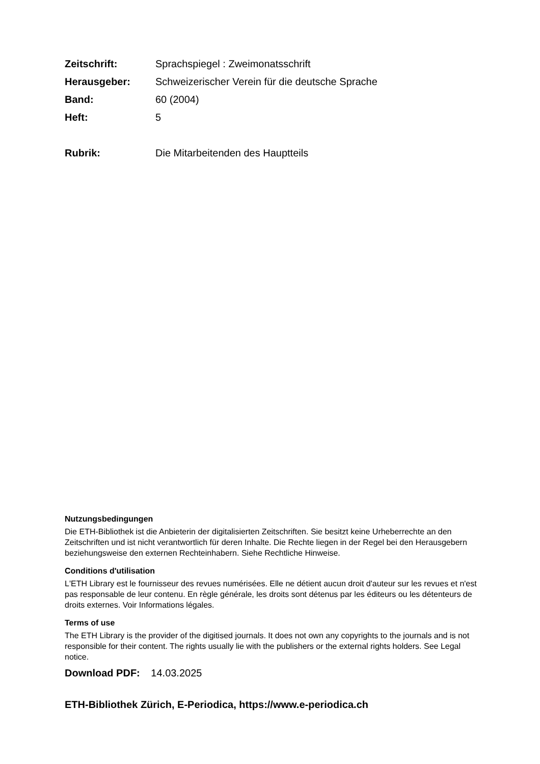Zeitschrift: Sprachspiegel : Zweimonatsschrift
Herausgeber: Schweizerischer Verein für die deutsche Sprache
Band: 60 (2004)
Heft: 5
Rubrik: Die Mitarbeitenden des Hauptteils
Nutzungsbedingungen
Die ETH-Bibliothek ist die Anbieterin der digitalisierten Zeitschriften. Sie besitzt keine Urheberrechte an den Zeitschriften und ist nicht verantwortlich für deren Inhalte. Die Rechte liegen in der Regel bei den Herausgebern beziehungsweise den externen Rechteinhabern. Siehe Rechtliche Hinweise.
Conditions d'utilisation
L'ETH Library est le fournisseur des revues numérisées. Elle ne détient aucun droit d'auteur sur les revues et n'est pas responsable de leur contenu. En règle générale, les droits sont détenus par les éditeurs ou les détenteurs de droits externes. Voir Informations légales.
Terms of use
The ETH Library is the provider of the digitised journals. It does not own any copyrights to the journals and is not responsible for their content. The rights usually lie with the publishers or the external rights holders. See Legal notice.
Download PDF: 14.03.2025
ETH-Bibliothek Zürich, E-Periodica, https://www.e-periodica.ch